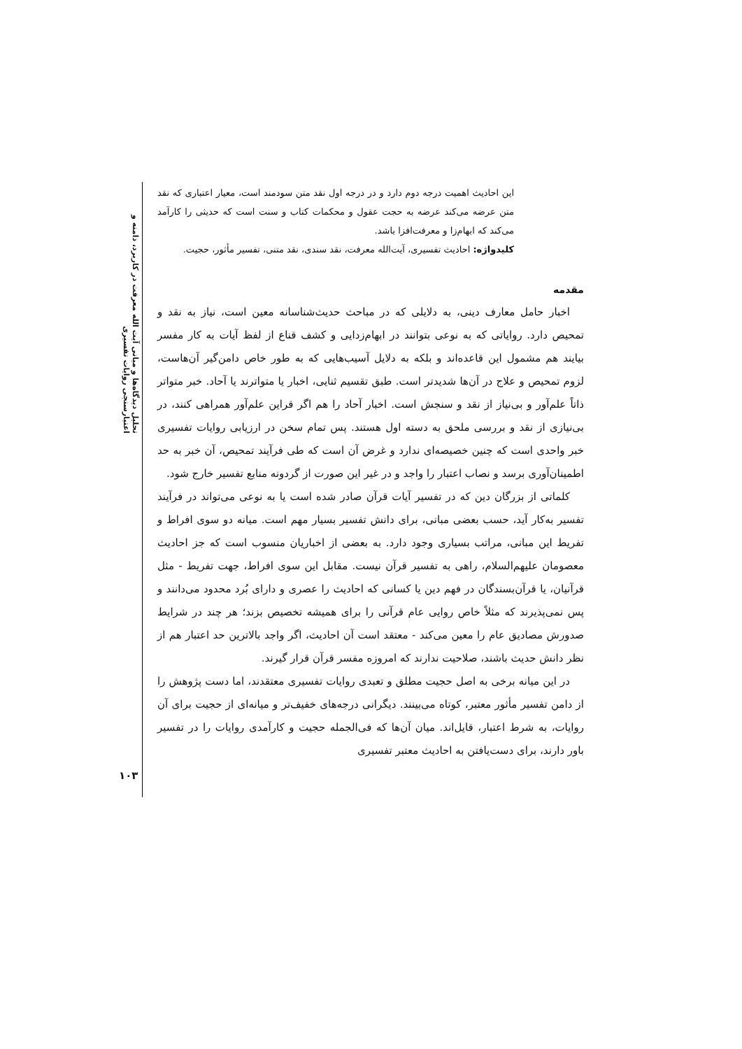تحلیل دیدگاه‌ها و مبانی آیت الله معرفت در کاربرد، دامنه و اعتبارسنجی روایات تفسیری
۱۰۳
این احادیث اهمیت درجه دوم دارد و در درجه اول نقد متن سودمند است، معیار اعتباری که نقد متن عرضه می‌کند عرضه به حجت عقول و محکمات کتاب و سنت است که حدیثی را کارآمد می‌کند که ابهام‌زا و معرفت‌افزا باشد.
کلیدواژه: احادیث تفسیری، آیت‌الله معرفت، نقد سندی، نقد متنی، تفسیر مأثور، حجیت.
مقدمه
اخبار حامل معارف دینی، به دلایلی که در مباحث حدیث‌شناسانه معین است، نیاز به نقد و تمحیص دارد. روایاتی که به نوعی بتوانند در ابهام‌زدایی و کشف قناع از لفظ آیات به کار مفسر بیایند هم مشمول این قاعده‌اند و بلکه به دلایل آسیب‌هایی که به طور خاص دامن‌گیر آن‌هاست، لزوم تمحیص و علاج در آن‌ها شدیدتر است. طبق تقسیم ثنایی، اخبار یا متواترند یا آحاد. خبر متواتر ذاتاً علم‌آور و بی‌نیاز از نقد و سنجش است. اخبار آحاد را هم اگر قراین علم‌آور همراهی کنند، در بی‌نیازی از نقد و بررسی ملحق به دسته اول هستند. پس تمام سخن در ارزیابی روایات تفسیری خبر واحدی است که چنین خصیصه‌ای ندارد و غرض آن است که طی فرآیند تمحیص، آن خبر به حد اطمینان‌آوری برسد و نصاب اعتبار را واجد و در غیر این صورت از گردونه منابع تفسیر خارج شود.
کلماتی از بزرگان دین که در تفسیر آیات قرآن صادر شده است یا به نوعی می‌تواند در فرآیند تفسیر به‌کار آید، حسب بعضی مبانی، برای دانش تفسیر بسیار مهم است. میانه دو سوی افراط و تفریط این مبانی، مراتب بسیاری وجود دارد. به بعضی از اخباریان منسوب است که جز احادیث معصومان علیهم‌السلام، راهی به تفسیر قرآن نیست. مقابل این سوی افراط، جهت تفریط - مثل قرآنیان، یا قرآن‌بسندگان در فهم دین یا کسانی که احادیث را عصری و دارای بُرد محدود می‌دانند و پس نمی‌پذیرند که مثلاً خاص روایی عام قرآنی را برای همیشه تخصیص بزند؛ هر چند در شرایط صدورش مصادیق عام را معین می‌کند - معتقد است آن احادیث، اگر واجد بالاترین حد اعتبار هم از نظر دانش حدیث باشند، صلاحیت ندارند که امروزه مفسر قرآن قرار گیرند.
در این میانه برخی به اصل حجیت مطلق و تعبدی روایات تفسیری معتقدند، اما دست پژوهش را از دامن تفسیر مأثور معتبر، کوتاه می‌بینند. دیگرانی درجه‌های خفیف‌تر و میانه‌ای از حجیت برای آن روایات، به شرط اعتبار، قایل‌اند. میان آن‌ها که فی‌الجمله حجیت و کارآمدی روایات را در تفسیر باور دارند، برای دست‌یافتن به احادیث معتبر تفسیری